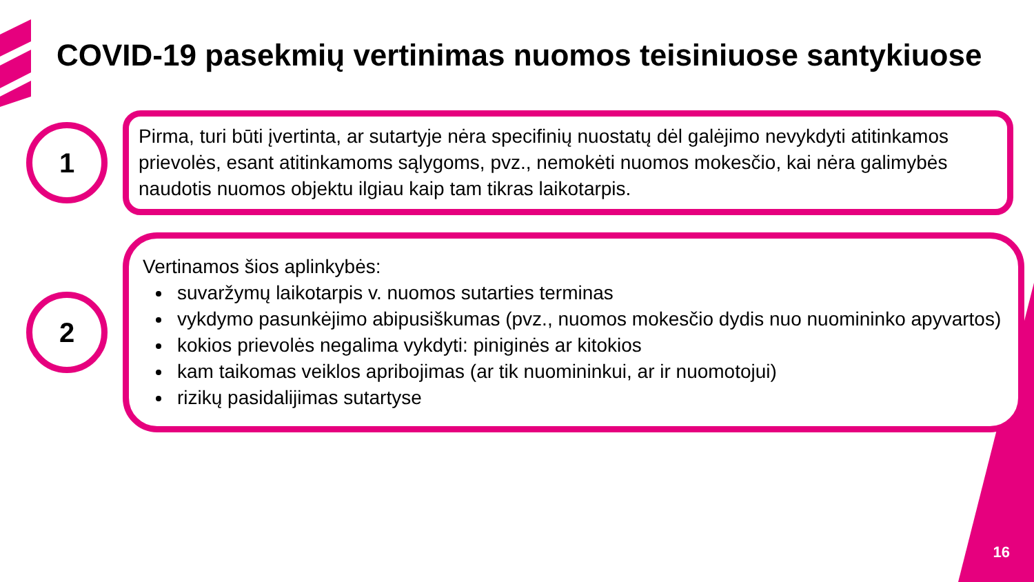COVID-19 pasekmių vertinimas nuomos teisiniuose santykiuose
1
Pirma, turi būti įvertinta, ar sutartyje nėra specifinių nuostatų dėl galėjimo nevykdyti atitinkamos prievolės, esant atitinkamoms sąlygoms, pvz., nemokėti nuomos mokesčio, kai nėra galimybės naudotis nuomos objektu ilgiau kaip tam tikras laikotarpis.
2
Vertinamos šios aplinkybės:
suvaržymų laikotarpis v. nuomos sutarties terminas
vykdymo pasunkėjimo abipusiškumas (pvz., nuomos mokesčio dydis nuo nuomininko apyvartos)
kokios prievolės negalima vykdyti: piniginės ar kitokios
kam taikomas veiklos apribojimas (ar tik nuomininkui, ar ir nuomotojui)
rizikų pasidalijimas sutartyse
16